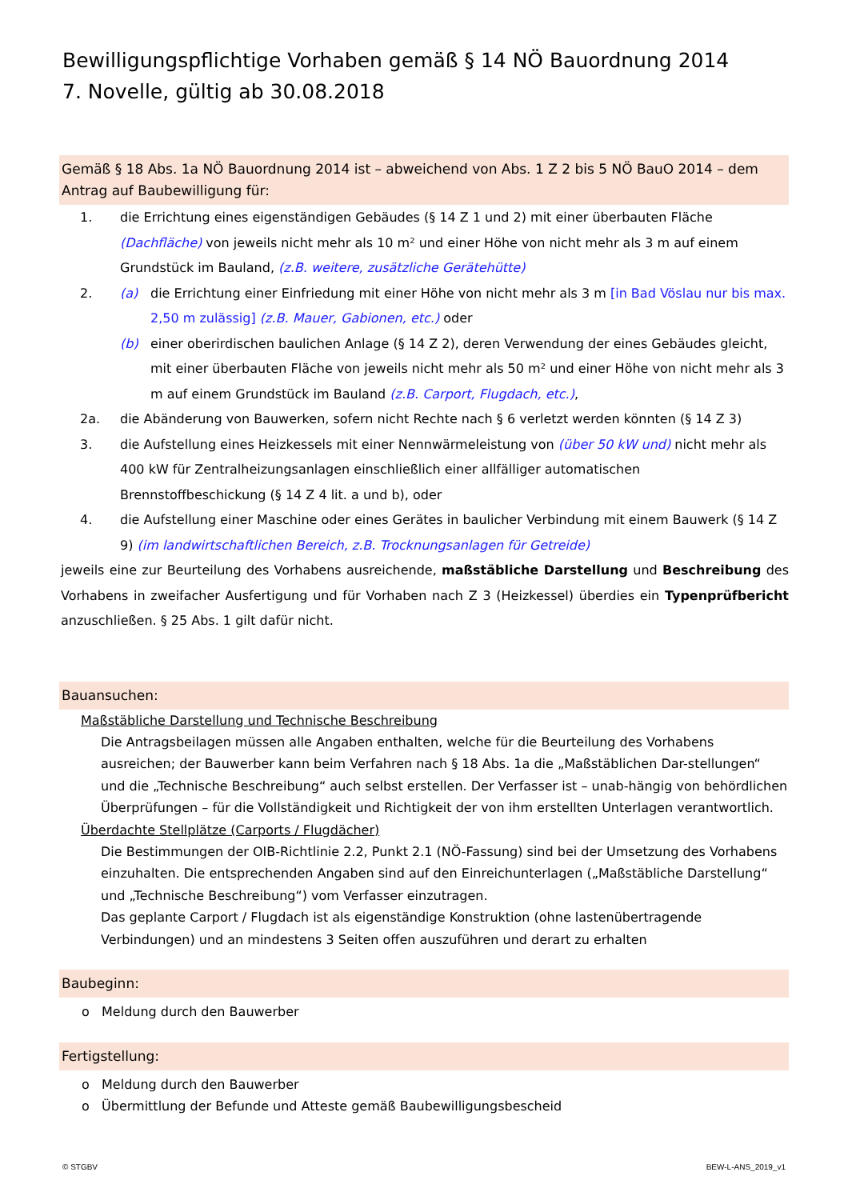Bewilligungspflichtige Vorhaben gemäß § 14 NÖ Bauordnung 2014
7. Novelle, gültig ab 30.08.2018
Gemäß § 18 Abs. 1a NÖ Bauordnung 2014 ist – abweichend von Abs. 1 Z 2 bis 5 NÖ BauO 2014 – dem Antrag auf Baubewilligung für:
1. die Errichtung eines eigenständigen Gebäudes (§ 14 Z 1 und 2) mit einer überbauten Fläche (Dachfläche) von jeweils nicht mehr als 10 m² und einer Höhe von nicht mehr als 3 m auf einem Grundstück im Bauland, (z.B. weitere, zusätzliche Gerätehütte)
2. (a) die Errichtung einer Einfriedung mit einer Höhe von nicht mehr als 3 m [in Bad Vöslau nur bis max. 2,50 m zulässig] (z.B. Mauer, Gabionen, etc.) oder
(b) einer oberirdischen baulichen Anlage (§ 14 Z 2), deren Verwendung der eines Gebäudes gleicht, mit einer überbauten Fläche von jeweils nicht mehr als 50 m² und einer Höhe von nicht mehr als 3 m auf einem Grundstück im Bauland (z.B. Carport, Flugdach, etc.),
2a. die Abänderung von Bauwerken, sofern nicht Rechte nach § 6 verletzt werden könnten (§ 14 Z 3)
3. die Aufstellung eines Heizkessels mit einer Nennwärmeleistung von (über 50 kW und) nicht mehr als 400 kW für Zentralheizungsanlagen einschließlich einer allfälliger automatischen Brennstoffbeschickung (§ 14 Z 4 lit. a und b), oder
4. die Aufstellung einer Maschine oder eines Gerätes in baulicher Verbindung mit einem Bauwerk (§ 14 Z 9) (im landwirtschaftlichen Bereich, z.B. Trocknungsanlagen für Getreide)
jeweils eine zur Beurteilung des Vorhabens ausreichende, maßstäbliche Darstellung und Beschreibung des Vorhabens in zweifacher Ausfertigung und für Vorhaben nach Z 3 (Heizkessel) überdies ein Typenprüfbericht anzuschließen. § 25 Abs. 1 gilt dafür nicht.
Bauansuchen:
Maßstäbliche Darstellung und Technische Beschreibung
Die Antragsbeilagen müssen alle Angaben enthalten, welche für die Beurteilung des Vorhabens ausreichen; der Bauwerber kann beim Verfahren nach § 18 Abs. 1a die „Maßstäblichen Dar-stellungen“ und die „Technische Beschreibung“ auch selbst erstellen. Der Verfasser ist – unab-hängig von behördlichen Überprüfungen – für die Vollständigkeit und Richtigkeit der von ihm erstellten Unterlagen verantwortlich.
Überdachte Stellplätze (Carports / Flugdächer)
Die Bestimmungen der OIB-Richtlinie 2.2, Punkt 2.1 (NÖ-Fassung) sind bei der Umsetzung des Vorhabens einzuhalten. Die entsprechenden Angaben sind auf den Einreichunterlagen („Maßstäbliche Darstellung“ und „Technische Beschreibung“) vom Verfasser einzutragen.
Das geplante Carport / Flugdach ist als eigenständige Konstruktion (ohne lastenübertragende Verbindungen) und an mindestens 3 Seiten offen auszuführen und derart zu erhalten
Baubeginn:
o Meldung durch den Bauwerber
Fertigstellung:
o Meldung durch den Bauwerber
o Übermittlung der Befunde und Atteste gemäß Baubewilligungsbescheid
© STGBV BEW-L-ANS_2019_v1